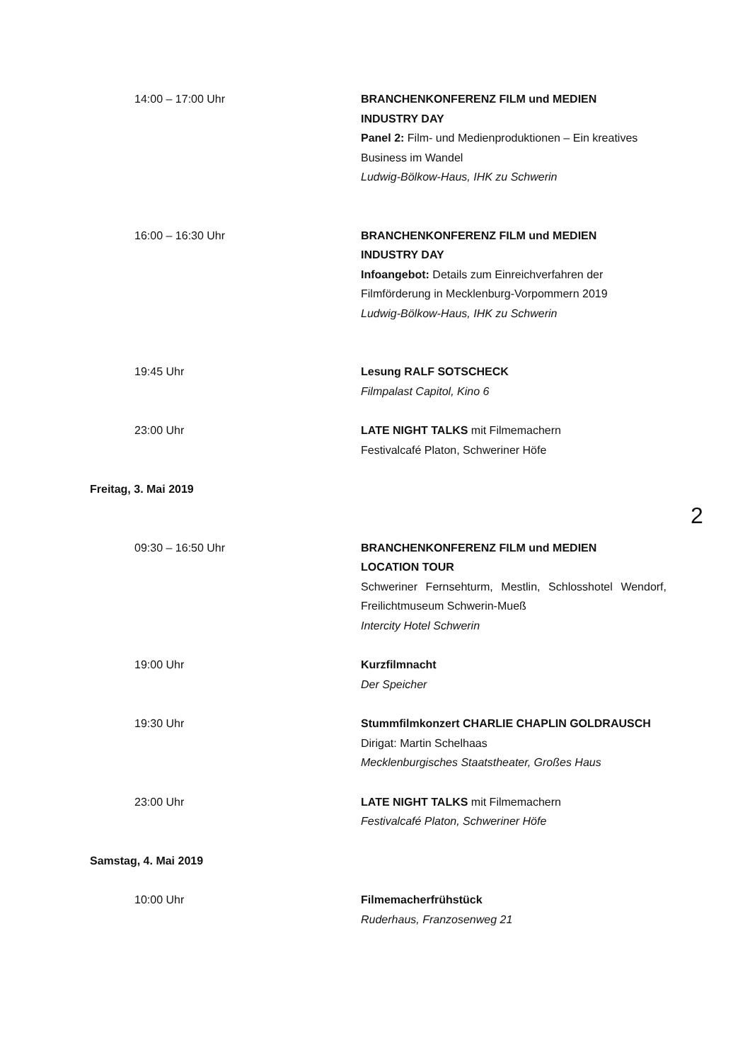14:00 – 17:00 Uhr BRANCHENKONFERENZ FILM und MEDIEN
INDUSTRY DAY
Panel 2: Film- und Medienproduktionen – Ein kreatives Business im Wandel
Ludwig-Bölkow-Haus, IHK zu Schwerin
16:00 – 16:30 Uhr BRANCHENKONFERENZ FILM und MEDIEN
INDUSTRY DAY
Infoangebot: Details zum Einreichverfahren der Filmförderung in Mecklenburg-Vorpommern 2019
Ludwig-Bölkow-Haus, IHK zu Schwerin
19:45 Uhr Lesung RALF SOTSCHECK
Filmpalast Capitol, Kino 6
23:00 Uhr LATE NIGHT TALKS mit Filmemachern
Festivalcafé Platon, Schweriner Höfe
Freitag, 3. Mai 2019
2
09:30 – 16:50 Uhr BRANCHENKONFERENZ FILM und MEDIEN
LOCATION TOUR
Schweriner Fernsehturm, Mestlin, Schlosshotel Wendorf, Freilichtmuseum Schwerin-Mueß
Intercity Hotel Schwerin
19:00 Uhr Kurzfilmnacht
Der Speicher
19:30 Uhr Stummfilmkonzert CHARLIE CHAPLIN GOLDRAUSCH
Dirigat: Martin Schelhaas
Mecklenburgisches Staatstheater, Großes Haus
23:00 Uhr LATE NIGHT TALKS mit Filmemachern
Festivalcafé Platon, Schweriner Höfe
Samstag, 4. Mai 2019
10:00 Uhr Filmemacherfrühstück
Ruderhaus, Franzosenweg 21